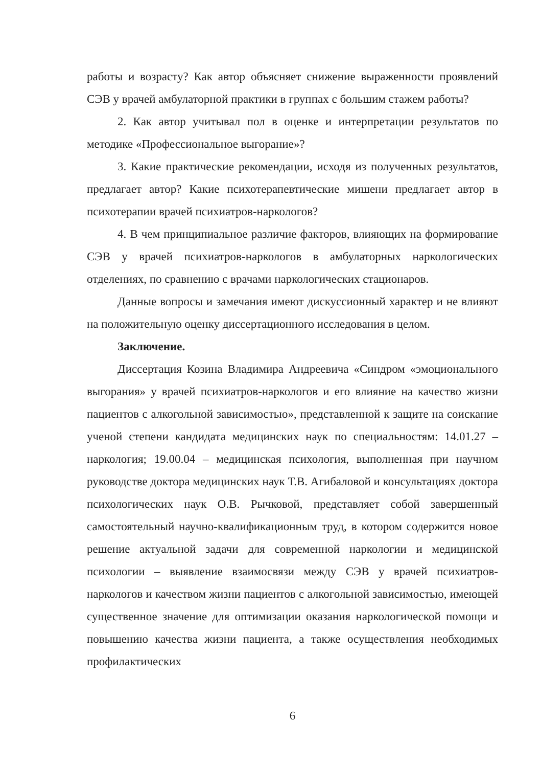работы и возрасту? Как автор объясняет снижение выраженности проявлений СЭВ у врачей амбулаторной практики в группах с большим стажем работы?
2. Как автор учитывал пол в оценке и интерпретации результатов по методике «Профессиональное выгорание»?
3. Какие практические рекомендации, исходя из полученных результатов, предлагает автор? Какие психотерапевтические мишени предлагает автор в психотерапии врачей психиатров-наркологов?
4. В чем принципиальное различие факторов, влияющих на формирование СЭВ у врачей психиатров-наркологов в амбулаторных наркологических отделениях, по сравнению с врачами наркологических стационаров.
Данные вопросы и замечания имеют дискуссионный характер и не влияют на положительную оценку диссертационного исследования в целом.
Заключение.
Диссертация Козина Владимира Андреевича «Синдром «эмоционального выгорания» у врачей психиатров-наркологов и его влияние на качество жизни пациентов с алкогольной зависимостью», представленной к защите на соискание ученой степени кандидата медицинских наук по специальностям: 14.01.27 – наркология; 19.00.04 – медицинская психология, выполненная при научном руководстве доктора медицинских наук Т.В. Агибаловой и консультациях доктора психологических наук О.В. Рычковой, представляет собой завершенный самостоятельный научно-квалификационным труд, в котором содержится новое решение актуальной задачи для современной наркологии и медицинской психологии – выявление взаимосвязи между СЭВ у врачей психиатров-наркологов и качеством жизни пациентов с алкогольной зависимостью, имеющей существенное значение для оптимизации оказания наркологической помощи и повышению качества жизни пациента, а также осуществления необходимых профилактических
6